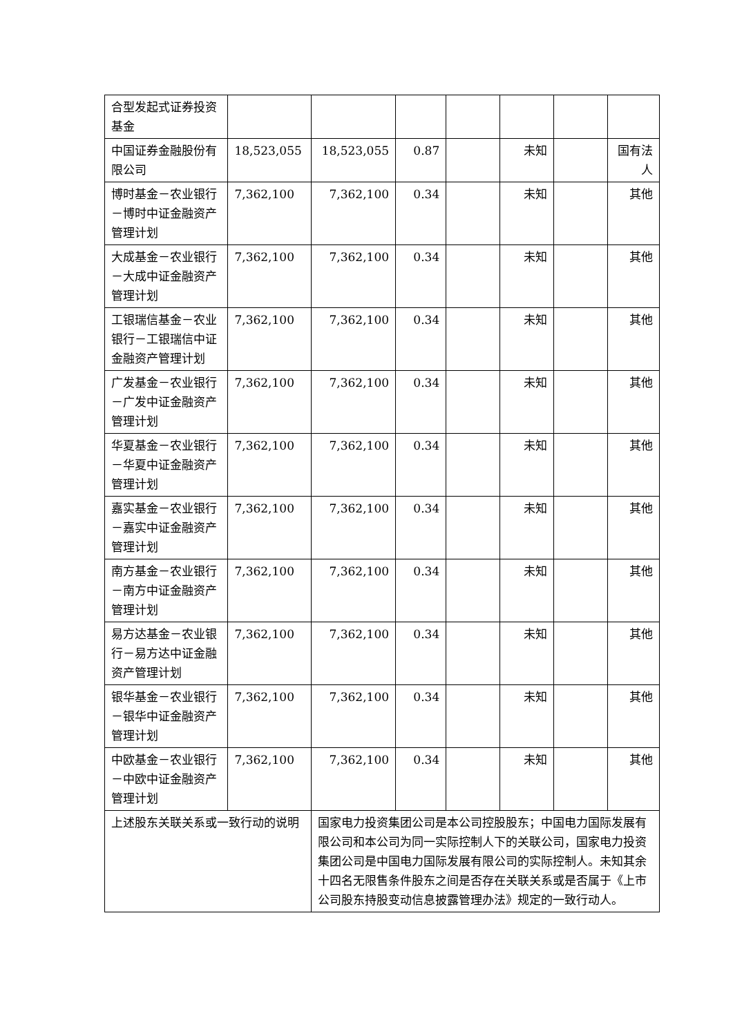| 合型发起式证券投资基金 | | | | | | | |
| 中国证券金融股份有限公司 | 18,523,055 | 18,523,055 | 0.87 | | 未知 | | 国有法人 |
| 博时基金－农业银行－博时中证金融资产管理计划 | 7,362,100 | 7,362,100 | 0.34 | | 未知 | | 其他 |
| 大成基金－农业银行－大成中证金融资产管理计划 | 7,362,100 | 7,362,100 | 0.34 | | 未知 | | 其他 |
| 工银瑞信基金－农业银行－工银瑞信中证金融资产管理计划 | 7,362,100 | 7,362,100 | 0.34 | | 未知 | | 其他 |
| 广发基金－农业银行－广发中证金融资产管理计划 | 7,362,100 | 7,362,100 | 0.34 | | 未知 | | 其他 |
| 华夏基金－农业银行－华夏中证金融资产管理计划 | 7,362,100 | 7,362,100 | 0.34 | | 未知 | | 其他 |
| 嘉实基金－农业银行－嘉实中证金融资产管理计划 | 7,362,100 | 7,362,100 | 0.34 | | 未知 | | 其他 |
| 南方基金－农业银行－南方中证金融资产管理计划 | 7,362,100 | 7,362,100 | 0.34 | | 未知 | | 其他 |
| 易方达基金－农业银行－易方达中证金融资产管理计划 | 7,362,100 | 7,362,100 | 0.34 | | 未知 | | 其他 |
| 银华基金－农业银行－银华中证金融资产管理计划 | 7,362,100 | 7,362,100 | 0.34 | | 未知 | | 其他 |
| 中欧基金－农业银行－中欧中证金融资产管理计划 | 7,362,100 | 7,362,100 | 0.34 | | 未知 | | 其他 |
| 上述股东关联关系或一致行动的说明 | | 国家电力投资集团公司是本公司控股股东；中国电力国际发展有限公司和本公司为同一实际控制人下的关联公司，国家电力投资集团公司是中国电力国际发展有限公司的实际控制人。未知其余十四名无限售条件股东之间是否存在关联关系或是否属于《上市公司股东持股变动信息披露管理办法》规定的一致行动人。 | | | | | |